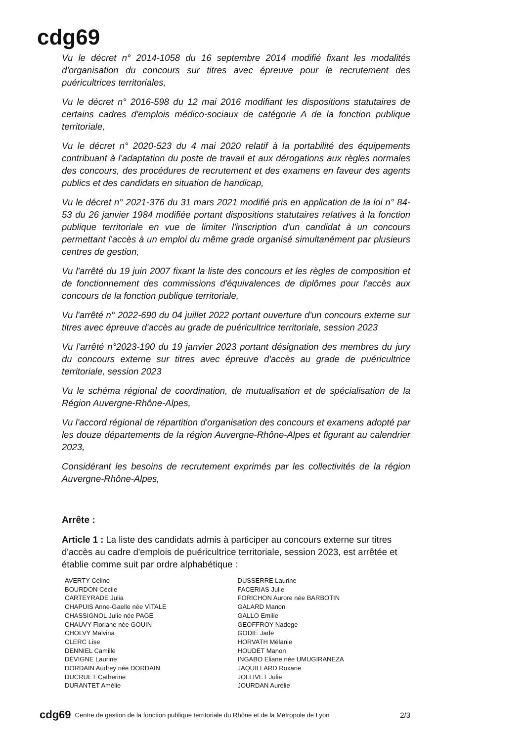cdg69
Vu le décret n° 2014-1058 du 16 septembre 2014 modifié fixant les modalités d'organisation du concours sur titres avec épreuve pour le recrutement des puéricultrices territoriales,
Vu le décret n° 2016-598 du 12 mai 2016 modifiant les dispositions statutaires de certains cadres d'emplois médico-sociaux de catégorie A de la fonction publique territoriale,
Vu le décret n° 2020-523 du 4 mai 2020 relatif à la portabilité des équipements contribuant à l'adaptation du poste de travail et aux dérogations aux règles normales des concours, des procédures de recrutement et des examens en faveur des agents publics et des candidats en situation de handicap,
Vu le décret n° 2021-376 du 31 mars 2021 modifié pris en application de la loi n° 84-53 du 26 janvier 1984 modifiée portant dispositions statutaires relatives à la fonction publique territoriale en vue de limiter l'inscription d'un candidat à un concours permettant l'accès à un emploi du même grade organisé simultanément par plusieurs centres de gestion,
Vu l'arrêté du 19 juin 2007 fixant la liste des concours et les règles de composition et de fonctionnement des commissions d'équivalences de diplômes pour l'accès aux concours de la fonction publique territoriale,
Vu l'arrêté n° 2022-690 du 04 juillet 2022 portant ouverture d'un concours externe sur titres avec épreuve d'accès au grade de puéricultrice territoriale, session 2023
Vu l'arrêté n°2023-190 du 19 janvier 2023 portant désignation des membres du jury du concours externe sur titres avec épreuve d'accès au grade de puéricultrice territoriale, session 2023
Vu le schéma régional de coordination, de mutualisation et de spécialisation de la Région Auvergne-Rhône-Alpes,
Vu l'accord régional de répartition d'organisation des concours et examens adopté par les douze départements de la région Auvergne-Rhône-Alpes et figurant au calendrier 2023,
Considérant les besoins de recrutement exprimés par les collectivités de la région Auvergne-Rhône-Alpes,
Arrête :
Article 1 : La liste des candidats admis à participer au concours externe sur titres d'accès au cadre d'emplois de puéricultrice territoriale, session 2023, est arrêtée et établie comme suit par ordre alphabétique :
AVERTY Céline
BOURDON Cécile
CARTEYRADE Julia
CHAPUIS Anne-Gaelle née VITALE
CHASSIGNOL Julie née PAGE
CHAUVY Floriane née GOUIN
CHOLVY Malvina
CLERC Lise
DENNIEL Camille
DÉVIGNE Laurine
DORDAIN Audrey née DORDAIN
DUCRUET Catherine
DURANTET Amélie
DUSSERRE Laurine
FACERIAS Julie
FORICHON Aurore née BARBOTIN
GALARD Manon
GALLO Emilie
GEOFFROY Nadege
GODIE Jade
HORVATH Mélanie
HOUDET Manon
INGABO Eliane née UMUGIRANEZA
JAQUILLARD Roxane
JOLLIVET Julie
JOURDAN Aurélie
cdg69 Centre de gestion de la fonction publique territoriale du Rhône et de la Métropole de Lyon 2/3